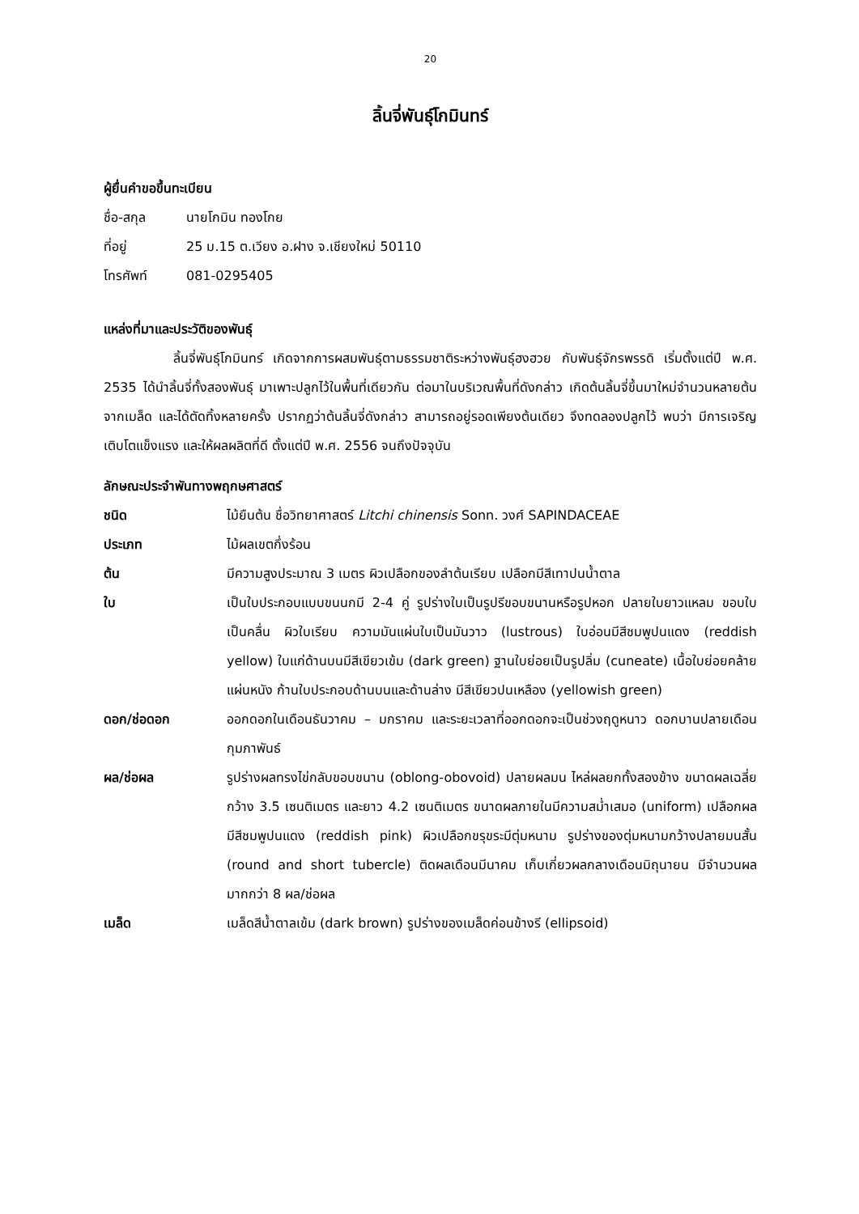20
ลิ้นจี่พันธุ์โกมินทร์
ผู้ยื่นคำขอขึ้นทะเบียน
ชื่อ-สกุล นายโกมิน ทองโกย
ที่อยู่ 25 ม.15 ต.เวียง อ.ฝาง จ.เชียงใหม่ 50110
โทรศัพท์ 081-0295405
แหล่งที่มาและประวัติของพันธุ์
ลิ้นจี่พันธุ์โกมินทร์ เกิดจากการผสมพันธุ์ตามธรรมชาติระหว่างพันธุ์ฮงฮวย กับพันธุ์จักรพรรดิ เริ่มตั้งแต่ปี พ.ศ. 2535 ได้นำลิ้นจี่ทั้งสองพันธุ์ มาเพาะปลูกไว้ในพื้นที่เดียวกัน ต่อมาในบริเวณพื้นที่ดังกล่าว เกิดต้นลิ้นจี่ขึ้นมาใหม่จำนวนหลายต้นจากเมล็ด และได้ตัดทิ้งหลายครั้ง ปรากฏว่าต้นลิ้นจี่ดังกล่าว สามารถอยู่รอดเพียงต้นเดียว จึงทดลองปลูกไว้ พบว่า มีการเจริญเติบโตแข็งแรง และให้ผลผลิตที่ดี ตั้งแต่ปี พ.ศ. 2556 จนถึงปัจจุบัน
ลักษณะประจำพันทางพฤกษศาสตร์
ชนิด ไม้ยืนต้น ชื่อวิทยาศาสตร์ Litchi chinensis Sonn. วงศ์ SAPINDACEAE
ประเภท ไม้ผลเขตกึ่งร้อน
ต้น มีความสูงประมาณ 3 เมตร ผิวเปลือกของลำต้นเรียบ เปลือกมีสีเทาปนน้ำตาล
ใบ เป็นใบประกอบแบบขนนกมี 2-4 คู่ รูปร่างใบเป็นรูปรีขอบขนานหรือรูปหอก ปลายใบยาวแหลม ขอบใบเป็นคลื่น ผิวใบเรียบ ความมันแผ่นใบเป็นมันวาว (lustrous) ใบอ่อนมีสีชมพูปนแดง (reddish yellow) ใบแก่ด้านบนมีสีเขียวเข้ม (dark green) ฐานใบย่อยเป็นรูปลิ่ม (cuneate) เนื้อใบย่อยคล้ายแผ่นหนัง ก้านใบประกอบด้านบนและด้านล่าง มีสีเขียวปนเหลือง (yellowish green)
ดอก/ช่อดอก ออกดอกในเดือนธันวาคม – มกราคม และระยะเวลาที่ออกดอกจะเป็นช่วงฤดูหนาว ดอกบานปลายเดือนกุมภาพันธ์
ผล/ช่อผล รูปร่างผลทรงไข่กลับขอบขนาน (oblong-obovoid) ปลายผลมน ไหล่ผลยกทั้งสองข้าง ขนาดผลเฉลี่ยกว้าง 3.5 เซนติเมตร และยาว 4.2 เซนติเมตร ขนาดผลภายในมีความสม่ำเสมอ (uniform) เปลือกผลมีสีชมพูปนแดง (reddish pink) ผิวเปลือกขรุขระมีตุ่มหนาม รูปร่างของตุ่มหนามกว้างปลายมนสั้น (round and short tubercle) ติดผลเดือนมีนาคม เก็บเกี่ยวผลกลางเดือนมิถุนายน มีจำนวนผลมากกว่า 8 ผล/ช่อผล
เมล็ด เมล็ดสีน้ำตาลเข้ม (dark brown) รูปร่างของเมล็ดค่อนข้างรี (ellipsoid)